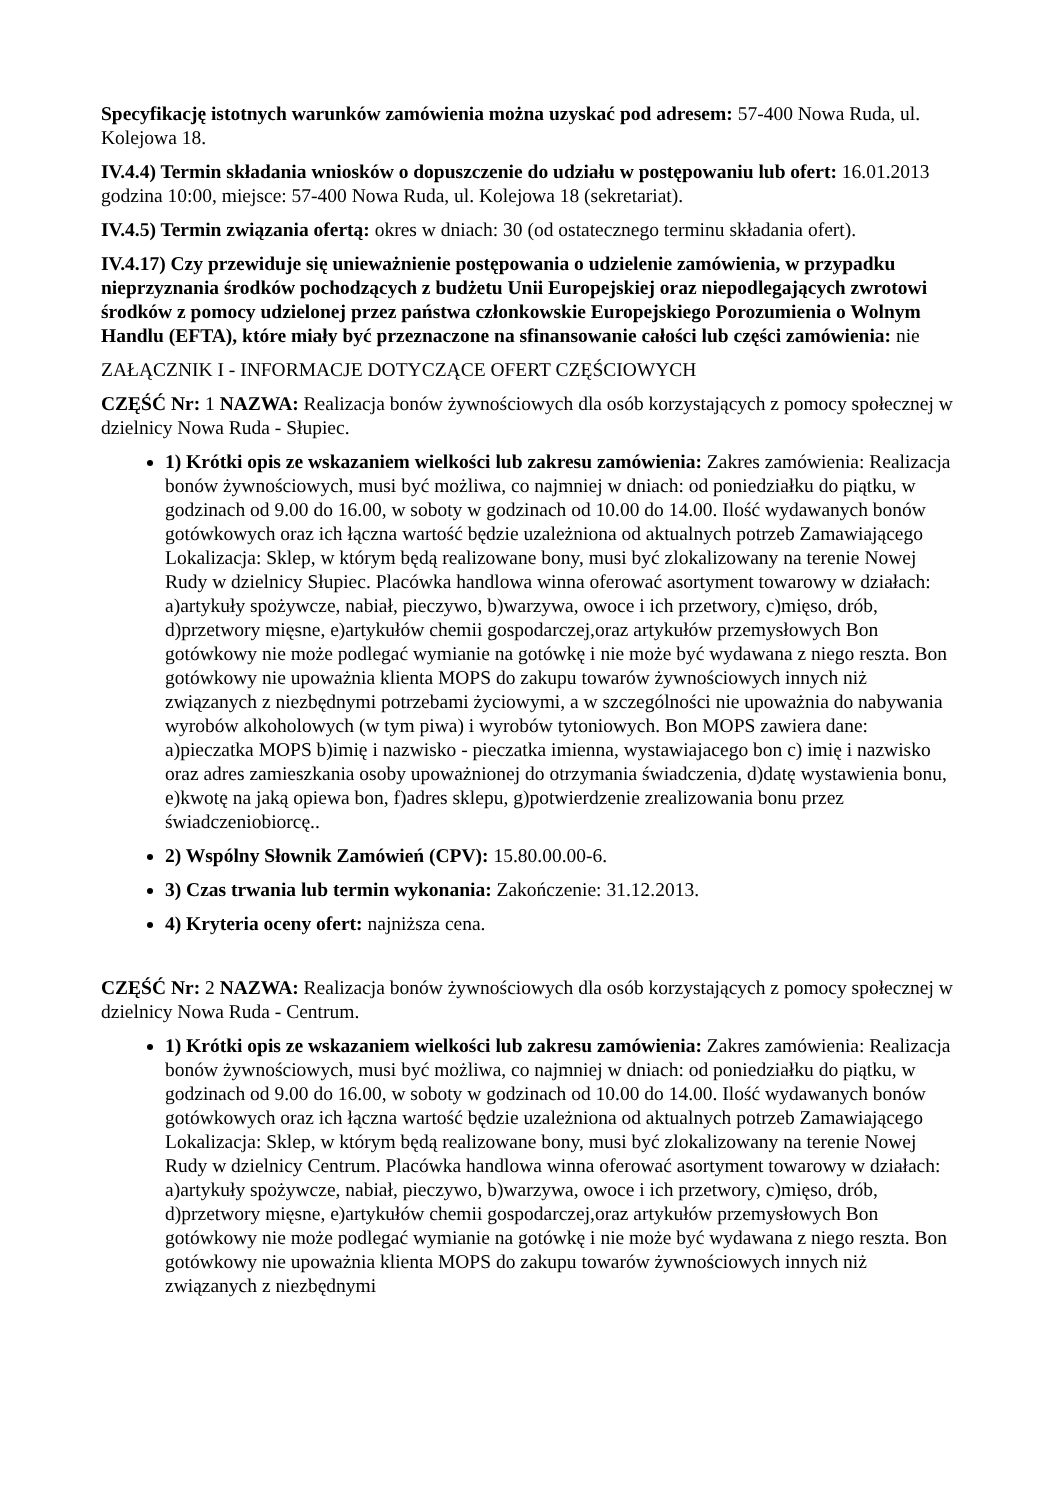Specyfikację istotnych warunków zamówienia można uzyskać pod adresem: 57-400 Nowa Ruda, ul. Kolejowa 18.
IV.4.4) Termin składania wniosków o dopuszczenie do udziału w postępowaniu lub ofert: 16.01.2013 godzina 10:00, miejsce: 57-400 Nowa Ruda, ul. Kolejowa 18 (sekretariat).
IV.4.5) Termin związania ofertą: okres w dniach: 30 (od ostatecznego terminu składania ofert).
IV.4.17) Czy przewiduje się unieważnienie postępowania o udzielenie zamówienia, w przypadku nieprzyznania środków pochodzących z budżetu Unii Europejskiej oraz niepodlegających zwrotowi środków z pomocy udzielonej przez państwa członkowskie Europejskiego Porozumienia o Wolnym Handlu (EFTA), które miały być przeznaczone na sfinansowanie całości lub części zamówienia: nie
ZAŁĄCZNIK I - INFORMACJE DOTYCZĄCE OFERT CZĘŚCIOWYCH
CZĘŚĆ Nr: 1 NAZWA: Realizacja bonów żywnościowych dla osób korzystających z pomocy społecznej w dzielnicy Nowa Ruda - Słupiec.
1) Krótki opis ze wskazaniem wielkości lub zakresu zamówienia: Zakres zamówienia: Realizacja bonów żywnościowych, musi być możliwa, co najmniej w dniach: od poniedziałku do piątku, w godzinach od 9.00 do 16.00, w soboty w godzinach od 10.00 do 14.00. Ilość wydawanych bonów gotówkowych oraz ich łączna wartość będzie uzależniona od aktualnych potrzeb Zamawiającego Lokalizacja: Sklep, w którym będą realizowane bony, musi być zlokalizowany na terenie Nowej Rudy w dzielnicy Słupiec. Placówka handlowa winna oferować asortyment towarowy w działach: a)artykuły spożywcze, nabiał, pieczywo, b)warzywa, owoce i ich przetwory, c)mięso, drób, d)przetwory mięsne, e)artykułów chemii gospodarczej,oraz artykułów przemysłowych Bon gotówkowy nie może podlegać wymianie na gotówkę i nie może być wydawana z niego reszta. Bon gotówkowy nie upoważnia klienta MOPS do zakupu towarów żywnościowych innych niż związanych z niezbędnymi potrzebami życiowymi, a w szczególności nie upoważnia do nabywania wyrobów alkoholowych (w tym piwa) i wyrobów tytoniowych. Bon MOPS zawiera dane: a)pieczatka MOPS b)imię i nazwisko - pieczatka imienna, wystawiajacego bon c) imię i nazwisko oraz adres zamieszkania osoby upoważnionej do otrzymania świadczenia, d)datę wystawienia bonu, e)kwotę na jaką opiewa bon, f)adres sklepu, g)potwierdzenie zrealizowania bonu przez świadczeniobiorcę..
2) Wspólny Słownik Zamówień (CPV): 15.80.00.00-6.
3) Czas trwania lub termin wykonania: Zakończenie: 31.12.2013.
4) Kryteria oceny ofert: najniższa cena.
CZĘŚĆ Nr: 2 NAZWA: Realizacja bonów żywnościowych dla osób korzystających z pomocy społecznej w dzielnicy Nowa Ruda - Centrum.
1) Krótki opis ze wskazaniem wielkości lub zakresu zamówienia: Zakres zamówienia: Realizacja bonów żywnościowych, musi być możliwa, co najmniej w dniach: od poniedziałku do piątku, w godzinach od 9.00 do 16.00, w soboty w godzinach od 10.00 do 14.00. Ilość wydawanych bonów gotówkowych oraz ich łączna wartość będzie uzależniona od aktualnych potrzeb Zamawiającego Lokalizacja: Sklep, w którym będą realizowane bony, musi być zlokalizowany na terenie Nowej Rudy w dzielnicy Centrum. Placówka handlowa winna oferować asortyment towarowy w działach: a)artykuły spożywcze, nabiał, pieczywo, b)warzywa, owoce i ich przetwory, c)mięso, drób, d)przetwory mięsne, e)artykułów chemii gospodarczej,oraz artykułów przemysłowych Bon gotówkowy nie może podlegać wymianie na gotówkę i nie może być wydawana z niego reszta. Bon gotówkowy nie upoważnia klienta MOPS do zakupu towarów żywnościowych innych niż związanych z niezbędnymi